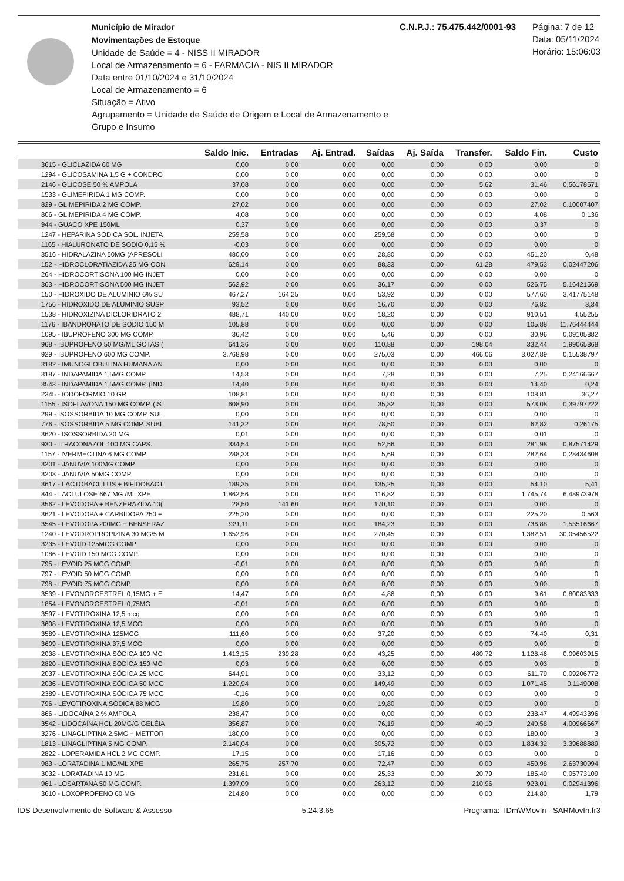Município de Mirador
Movimentações de Estoque
Unidade de Saúde = 4 - NISS II MIRADOR
Local de Armazenamento = 6 - FARMACIA - NIS II MIRADOR
Data entre 01/10/2024 e 31/10/2024
Local de Armazenamento = 6
Situação = Ativo
Agrupamento = Unidade de Saúde de Origem e Local de Armazenamento e Grupo e Insumo
C.N.P.J.: 75.475.442/0001-93 Página: 7 de 12
Data: 05/11/2024
Horário: 15:06:03
| | Saldo Inic. | Entradas | Aj. Entrad. | Saídas | Aj. Saída | Transfer. | Saldo Fin. | Custo |
| --- | --- | --- | --- | --- | --- | --- | --- | --- |
| 3615 - GLICLAZIDA 60 MG | 0,00 | 0,00 | 0,00 | 0,00 | 0,00 | 0,00 | 0,00 | 0 |
| 1294 - GLICOSAMINA 1,5 G + CONDRO | 0,00 | 0,00 | 0,00 | 0,00 | 0,00 | 0,00 | 0,00 | 0 |
| 2146 - GLICOSE 50 % AMPOLA | 37,08 | 0,00 | 0,00 | 0,00 | 0,00 | 5,62 | 31,46 | 0,56178571 |
| 1533 - GLIMEPIRIDA 1 MG COMP. | 0,00 | 0,00 | 0,00 | 0,00 | 0,00 | 0,00 | 0,00 | 0 |
| 829 - GLIMEPIRIDA 2 MG COMP. | 27,02 | 0,00 | 0,00 | 0,00 | 0,00 | 0,00 | 27,02 | 0,10007407 |
| 806 - GLIMEPIRIDA 4 MG COMP. | 4,08 | 0,00 | 0,00 | 0,00 | 0,00 | 0,00 | 4,08 | 0,136 |
| 944 - GUACO XPE 150ML | 0,37 | 0,00 | 0,00 | 0,00 | 0,00 | 0,00 | 0,37 | 0 |
| 1247 - HEPARINA SODICA SOL. INJETA | 259,58 | 0,00 | 0,00 | 259,58 | 0,00 | 0,00 | 0,00 | 0 |
| 1165 - HIALURONATO DE SODIO 0,15 % | -0,03 | 0,00 | 0,00 | 0,00 | 0,00 | 0,00 | 0,00 | 0 |
| 3516 - HIDRALAZINA 50MG (APRESOLI | 480,00 | 0,00 | 0,00 | 28,80 | 0,00 | 0,00 | 451,20 | 0,48 |
| 152 - HIDROCLORATIAZIDA 25 MG CON | 629,14 | 0,00 | 0,00 | 88,33 | 0,00 | 61,28 | 479,53 | 0,02447206 |
| 264 - HIDROCORTISONA 100 MG INJET | 0,00 | 0,00 | 0,00 | 0,00 | 0,00 | 0,00 | 0,00 | 0 |
| 363 - HIDROCORTISONA 500 MG INJET | 562,92 | 0,00 | 0,00 | 36,17 | 0,00 | 0,00 | 526,75 | 5,16421569 |
| 150 - HIDROXIDO DE ALUMINIO 6% SU | 467,27 | 164,25 | 0,00 | 53,92 | 0,00 | 0,00 | 577,60 | 3,41775148 |
| 1756 - HIDROXIDO DE ALUMINIO SUSP | 93,52 | 0,00 | 0,00 | 16,70 | 0,00 | 0,00 | 76,82 | 3,34 |
| 1538 - HIDROXIZINA DICLORIDRATO 2 | 488,71 | 440,00 | 0,00 | 18,20 | 0,00 | 0,00 | 910,51 | 4,55255 |
| 1176 - IBANDRONATO DE SODIO 150 M | 105,88 | 0,00 | 0,00 | 0,00 | 0,00 | 0,00 | 105,88 | 11,76444444 |
| 1095 - IBUPROFENO 300 MG COMP. | 36,42 | 0,00 | 0,00 | 5,46 | 0,00 | 0,00 | 30,96 | 0,09105882 |
| 968 - IBUPROFENO 50 MG/ML GOTAS ( | 641,36 | 0,00 | 0,00 | 110,88 | 0,00 | 198,04 | 332,44 | 1,99065868 |
| 929 - IBUPROFENO 600 MG COMP. | 3.768,98 | 0,00 | 0,00 | 275,03 | 0,00 | 466,06 | 3.027,89 | 0,15538797 |
| 3182 - IMUNOGLOBULINA HUMANA AN | 0,00 | 0,00 | 0,00 | 0,00 | 0,00 | 0,00 | 0,00 | 0 |
| 3187 - INDAPAMIDA 1,5MG COMP | 14,53 | 0,00 | 0,00 | 7,28 | 0,00 | 0,00 | 7,25 | 0,24166667 |
| 3543 - INDAPAMIDA 1,5MG COMP. (IND | 14,40 | 0,00 | 0,00 | 0,00 | 0,00 | 0,00 | 14,40 | 0,24 |
| 2345 - IODOFORMIO 10 GR | 108,81 | 0,00 | 0,00 | 0,00 | 0,00 | 0,00 | 108,81 | 36,27 |
| 1155 - ISOFLAVONA 150 MG COMP. (IS | 608,90 | 0,00 | 0,00 | 35,82 | 0,00 | 0,00 | 573,08 | 0,39797222 |
| 299 - ISOSSORBIDA 10 MG COMP. SUI | 0,00 | 0,00 | 0,00 | 0,00 | 0,00 | 0,00 | 0,00 | 0 |
| 776 - ISOSSORBIDA 5 MG COMP. SUBI | 141,32 | 0,00 | 0,00 | 78,50 | 0,00 | 0,00 | 62,82 | 0,26175 |
| 3620 - ISOSSORBIDA 20 MG | 0,01 | 0,00 | 0,00 | 0,00 | 0,00 | 0,00 | 0,01 | 0 |
| 930 - ITRACONAZOL 100 MG CAPS. | 334,54 | 0,00 | 0,00 | 52,56 | 0,00 | 0,00 | 281,98 | 0,87571429 |
| 1157 - IVERMECTINA 6 MG COMP. | 288,33 | 0,00 | 0,00 | 5,69 | 0,00 | 0,00 | 282,64 | 0,28434608 |
| 3201 - JANUVIA 100MG COMP | 0,00 | 0,00 | 0,00 | 0,00 | 0,00 | 0,00 | 0,00 | 0 |
| 3203 - JANUVIA 50MG COMP | 0,00 | 0,00 | 0,00 | 0,00 | 0,00 | 0,00 | 0,00 | 0 |
| 3617 - LACTOBACILLUS + BIFIDOBACT | 189,35 | 0,00 | 0,00 | 135,25 | 0,00 | 0,00 | 54,10 | 5,41 |
| 844 - LACTULOSE 667 MG /ML XPE | 1.862,56 | 0,00 | 0,00 | 116,82 | 0,00 | 0,00 | 1.745,74 | 6,48973978 |
| 3562 - LEVODOPA + BENZERAZIDA 10( | 28,50 | 141,60 | 0,00 | 170,10 | 0,00 | 0,00 | 0,00 | 0 |
| 3621 - LEVODOPA + CARBIDOPA 250 + | 225,20 | 0,00 | 0,00 | 0,00 | 0,00 | 0,00 | 225,20 | 0,563 |
| 3545 - LEVODOPA 200MG + BENSERAZ | 921,11 | 0,00 | 0,00 | 184,23 | 0,00 | 0,00 | 736,88 | 1,53516667 |
| 1240 - LEVODROPROPIZINA 30 MG/5 M | 1.652,96 | 0,00 | 0,00 | 270,45 | 0,00 | 0,00 | 1.382,51 | 30,05456522 |
| 3235 - LEVOID 125MCG COMP | 0,00 | 0,00 | 0,00 | 0,00 | 0,00 | 0,00 | 0,00 | 0 |
| 1086 - LEVOID 150 MCG COMP. | 0,00 | 0,00 | 0,00 | 0,00 | 0,00 | 0,00 | 0,00 | 0 |
| 795 - LEVOID 25 MCG COMP. | -0,01 | 0,00 | 0,00 | 0,00 | 0,00 | 0,00 | 0,00 | 0 |
| 797 - LEVOID 50 MCG COMP. | 0,00 | 0,00 | 0,00 | 0,00 | 0,00 | 0,00 | 0,00 | 0 |
| 798 - LEVOID 75 MCG COMP | 0,00 | 0,00 | 0,00 | 0,00 | 0,00 | 0,00 | 0,00 | 0 |
| 3539 - LEVONORGESTREL 0,15MG + E | 14,47 | 0,00 | 0,00 | 4,86 | 0,00 | 0,00 | 9,61 | 0,80083333 |
| 1854 - LEVONORGESTREL 0,75MG | -0,01 | 0,00 | 0,00 | 0,00 | 0,00 | 0,00 | 0,00 | 0 |
| 3597 - LEVOTIROXINA 12,5 mcg | 0,00 | 0,00 | 0,00 | 0,00 | 0,00 | 0,00 | 0,00 | 0 |
| 3608 - LEVOTIROXINA 12,5 MCG | 0,00 | 0,00 | 0,00 | 0,00 | 0,00 | 0,00 | 0,00 | 0 |
| 3589 - LEVOTIROXINA 125MCG | 111,60 | 0,00 | 0,00 | 37,20 | 0,00 | 0,00 | 74,40 | 0,31 |
| 3609 - LEVOTIROXINA 37,5 MCG | 0,00 | 0,00 | 0,00 | 0,00 | 0,00 | 0,00 | 0,00 | 0 |
| 2038 - LEVOTIROXINA SÓDICA 100 MC | 1.413,15 | 239,28 | 0,00 | 43,25 | 0,00 | 480,72 | 1.128,46 | 0,09603915 |
| 2820 - LEVOTIROXINA SODICA 150 MC | 0,03 | 0,00 | 0,00 | 0,00 | 0,00 | 0,00 | 0,03 | 0 |
| 2037 - LEVOTIROXINA SÓDICA 25 MCG | 644,91 | 0,00 | 0,00 | 33,12 | 0,00 | 0,00 | 611,79 | 0,09206772 |
| 2036 - LEVOTIROXINA SÓDICA 50 MCG | 1.220,94 | 0,00 | 0,00 | 149,49 | 0,00 | 0,00 | 1.071,45 | 0,1149008 |
| 2389 - LEVOTIROXINA SÓDICA 75 MCG | -0,16 | 0,00 | 0,00 | 0,00 | 0,00 | 0,00 | 0,00 | 0 |
| 796 - LEVOTIROXINA SÓDICA 88 MCG | 19,80 | 0,00 | 0,00 | 19,80 | 0,00 | 0,00 | 0,00 | 0 |
| 866 - LIDOCAÍNA 2 % AMPOLA | 238,47 | 0,00 | 0,00 | 0,00 | 0,00 | 0,00 | 238,47 | 4,49943396 |
| 3542 - LIDOCAÍNA HCL 20MG/G GELÉIA | 356,87 | 0,00 | 0,00 | 76,19 | 0,00 | 40,10 | 240,58 | 4,00966667 |
| 3276 - LINAGLIPTINA 2,5MG + METFOR | 180,00 | 0,00 | 0,00 | 0,00 | 0,00 | 0,00 | 180,00 | 3 |
| 1813 - LINAGLIPTINA 5 MG COMP. | 2.140,04 | 0,00 | 0,00 | 305,72 | 0,00 | 0,00 | 1.834,32 | 3,39688889 |
| 2822 - LOPERAMIDA HCL 2 MG COMP. | 17,15 | 0,00 | 0,00 | 17,16 | 0,00 | 0,00 | 0,00 | 0 |
| 983 - LORATADINA 1 MG/ML XPE | 265,75 | 257,70 | 0,00 | 72,47 | 0,00 | 0,00 | 450,98 | 2,63730994 |
| 3032 - LORATADINA 10 MG | 231,61 | 0,00 | 0,00 | 25,33 | 0,00 | 20,79 | 185,49 | 0,05773109 |
| 961 - LOSARTANA 50 MG COMP. | 1.397,09 | 0,00 | 0,00 | 263,12 | 0,00 | 210,96 | 923,01 | 0,02941396 |
| 3610 - LOXOPROFENO 60 MG | 214,80 | 0,00 | 0,00 | 0,00 | 0,00 | 0,00 | 214,80 | 1,79 |
IDS Desenvolvimento de Software & Assesso 5.24.3.65 Programa: TDmWMovIn - SARMovIn.fr3